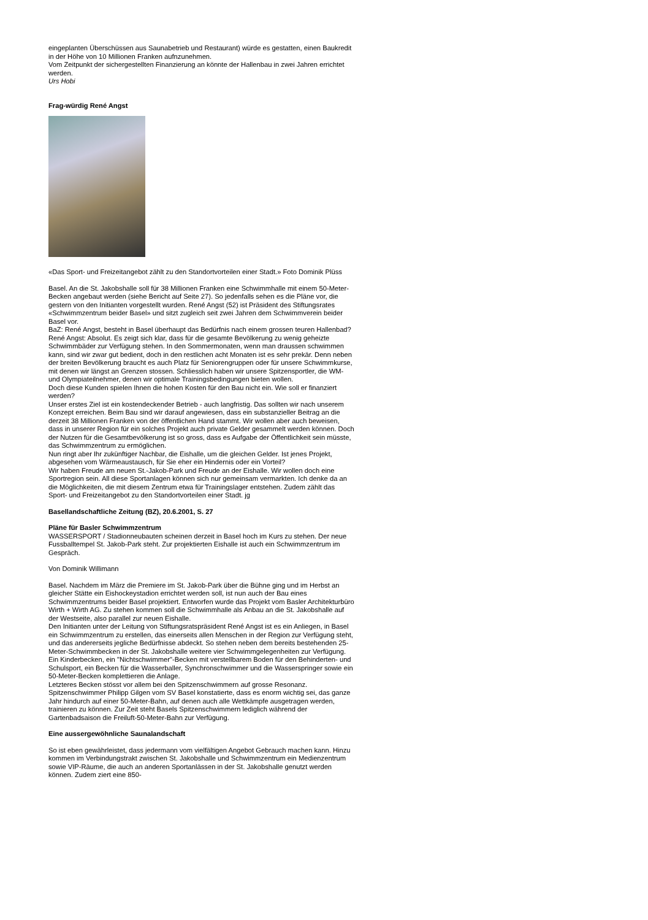eingeplanten Überschüssen aus Saunabetrieb und Restaurant) würde es gestatten, einen Baukredit in der Höhe von 10 Millionen Franken aufnzunehmen.
Vom Zeitpunkt der sichergestellten Finanzierung an könnte der Hallenbau in zwei Jahren errichtet werden.
Urs Hobi
Frag-würdig René Angst
«Das Sport- und Freizeitangebot zählt zu den Standortvorteilen einer Stadt.» Foto Dominik Plüss
Basel. An die St. Jakobshalle soll für 38 Millionen Franken eine Schwimmhalle mit einem 50-Meter-Becken angebaut werden (siehe Bericht auf Seite 27). So jedenfalls sehen es die Pläne vor, die gestern von den Initianten vorgestellt wurden. René Angst (52) ist Präsident des Stiftungsrates «Schwimmzentrum beider Basel» und sitzt zugleich seit zwei Jahren dem Schwimmverein beider Basel vor.
BaZ: René Angst, besteht in Basel überhaupt das Bedürfnis nach einem grossen teuren Hallenbad?
René Angst: Absolut. Es zeigt sich klar, dass für die gesamte Bevölkerung zu wenig geheizte Schwimmbäder zur Verfügung stehen. In den Sommermonaten, wenn man draussen schwimmen kann, sind wir zwar gut bedient, doch in den restlichen acht Monaten ist es sehr prekär. Denn neben der breiten Bevölkerung braucht es auch Platz für Seniorengruppen oder für unsere Schwimmkurse, mit denen wir längst an Grenzen stossen. Schliesslich haben wir unsere Spitzensportler, die WM- und Olympiateilnehmer, denen wir optimale Trainingsbedingungen bieten wollen.
Doch diese Kunden spielen Ihnen die hohen Kosten für den Bau nicht ein. Wie soll er finanziert werden?
Unser erstes Ziel ist ein kostendeckender Betrieb - auch langfristig. Das sollten wir nach unserem Konzept erreichen. Beim Bau sind wir darauf angewiesen, dass ein substanzieller Beitrag an die derzeit 38 Millionen Franken von der öffentlichen Hand stammt. Wir wollen aber auch beweisen, dass in unserer Region für ein solches Projekt auch private Gelder gesammelt werden können. Doch der Nutzen für die Gesamtbevölkerung ist so gross, dass es Aufgabe der Öffentlichkeit sein müsste, das Schwimmzentrum zu ermöglichen.
Nun ringt aber Ihr zukünftiger Nachbar, die Eishalle, um die gleichen Gelder. Ist jenes Projekt, abgesehen vom Wärmeaustausch, für Sie eher ein Hindernis oder ein Vorteil?
Wir haben Freude am neuen St.-Jakob-Park und Freude an der Eishalle. Wir wollen doch eine Sportregion sein. All diese Sportanlagen können sich nur gemeinsam vermarkten. Ich denke da an die Möglichkeiten, die mit diesem Zentrum etwa für Trainingslager entstehen. Zudem zählt das Sport- und Freizeitangebot zu den Standortvorteilen einer Stadt. jg
Basellandschaftliche Zeitung (BZ), 20.6.2001, S. 27
Pläne für Basler Schwimmzentrum
WASSERSPORT / Stadionneubauten scheinen derzeit in Basel hoch im Kurs zu stehen. Der neue Fussballtempel St. Jakob-Park steht. Zur projektierten Eishalle ist auch ein Schwimmzentrum im Gespräch.
Von Dominik Willimann
Basel. Nachdem im März die Premiere im St. Jakob-Park über die Bühne ging und im Herbst an gleicher Stätte ein Eishockeystadion errichtet werden soll, ist nun auch der Bau eines Schwimmzentrums beider Basel projektiert. Entworfen wurde das Projekt vom Basler Architekturbüro Wirth + Wirth AG. Zu stehen kommen soll die Schwimmhalle als Anbau an die St. Jakobshalle auf der Westseite, also parallel zur neuen Eishalle.
Den Initianten unter der Leitung von Stiftungsratspräsident René Angst ist es ein Anliegen, in Basel ein Schwimmzentrum zu erstellen, das einerseits allen Menschen in der Region zur Verfügung steht, und das andererseits jegliche Bedürfnisse abdeckt. So stehen neben dem bereits bestehenden 25-Meter-Schwimmbecken in der St. Jakobshalle weitere vier Schwimmgelegenheiten zur Verfügung. Ein Kinderbecken, ein "Nichtschwimmer"-Becken mit verstellbarem Boden für den Behinderten- und Schulsport, ein Becken für die Wasserballer, Synchronschwimmer und die Wasserspringer sowie ein 50-Meter-Becken komplettieren die Anlage.
Letzteres Becken stösst vor allem bei den Spitzenschwimmern auf grosse Resonanz. Spitzenschwimmer Philipp Gilgen vom SV Basel konstatierte, dass es enorm wichtig sei, das ganze Jahr hindurch auf einer 50-Meter-Bahn, auf denen auch alle Wettkämpfe ausgetragen werden, trainieren zu können. Zur Zeit steht Basels Spitzenschwimmern lediglich während der Gartenbadsaison die Freiluft-50-Meter-Bahn zur Verfügung.
Eine aussergewöhnliche Saunalandschaft
So ist eben gewährleistet, dass jedermann vom vielfältigen Angebot Gebrauch machen kann. Hinzu kommen im Verbindungstrakt zwischen St. Jakobshalle und Schwimmzentrum ein Medienzentrum sowie VIP-Räume, die auch an anderen Sportanlässen in der St. Jakobshalle genutzt werden können. Zudem ziert eine 850-